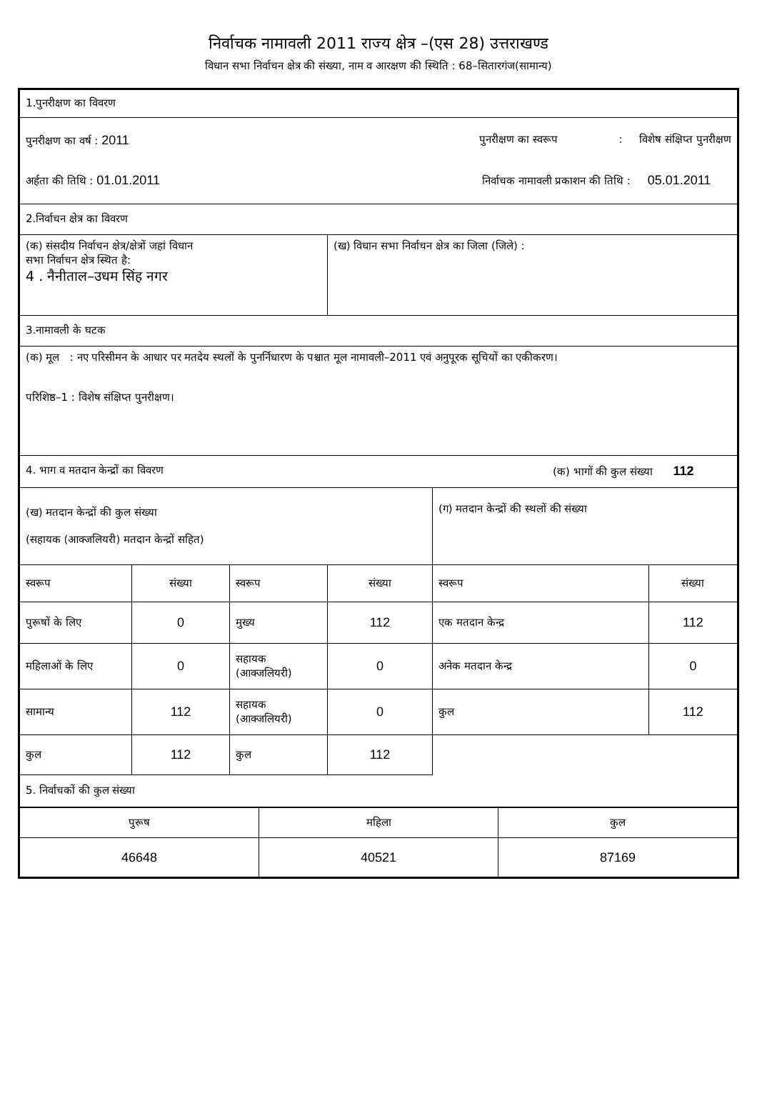निर्वाचक नामावली 2011 राज्य क्षेत्र –(एस 28) उत्तराखण्ड
विधान सभा निर्वाचन क्षेत्र की संख्या, नाम व आरक्षण की स्थिति : 68–सितारगंज(सामान्य)
| 1.पुनरीक्षण का विवरण | | | | | |
| पुनरीक्षण का वर्ष : 2011 पुनरीक्षण का स्वरूप : विशेष संक्षिप्त पुनरीक्षण अर्हता की तिथि : 01.01.2011 निर्वाचक नामावली प्रकाशन की तिथि : 05.01.2011 | | | | | |
| 2.निर्वाचन क्षेत्र का विवरण | | | | | |
| (क) संसदीय निर्वाचन क्षेत्र/क्षेत्रों जहां विधान सभा निर्वाचन क्षेत्र स्थित है: 4 . नैनीताल–उधम सिंह नगर | | | (ख) विधान सभा निर्वाचन क्षेत्र का जिला (जिले) : | | |
| 3.नामावली के घटक | | | | | |
| (क) मूल : नए परिसीमन के आधार पर मतदेय स्थलों के पुनर्निधारण के पश्चात मूल नामावली–2011 एवं अनुपूरक सूचियों का एकीकरण। परिशिष्ठ–1 : विशेष संक्षिप्त पुनरीक्षण। | | | | | |
| 4. भाग व मतदान केन्द्रों का विवरण (क) भागों की कुल संख्या 112 | | | | | |
| (ख) मतदान केन्द्रों की कुल संख्या (सहायक (आक्जलियरी) मतदान केन्द्रों सहित) | | | | (ग) मतदान केन्द्रों की स्थलों की संख्या | |
| स्वरूप | संख्या | स्वरूप | संख्या | स्वरूप | संख्या |
| पुरूषों के लिए | 0 | मुख्य | 112 | एक मतदान केन्द्र | 112 |
| महिलाओं के लिए | 0 | सहायक (आक्जलियरी) | 0 | अनेक मतदान केन्द्र | 0 |
| सामान्य | 112 | सहायक (आक्जलियरी) | 0 | कुल | 112 |
| कुल | 112 | कुल | 112 | | |
| 5. निर्वाचकों की कुल संख्या | | | | | |
| पुरूष | महिला | कुल |
| --- | --- | --- |
| 46648 | 40521 | 87169 |